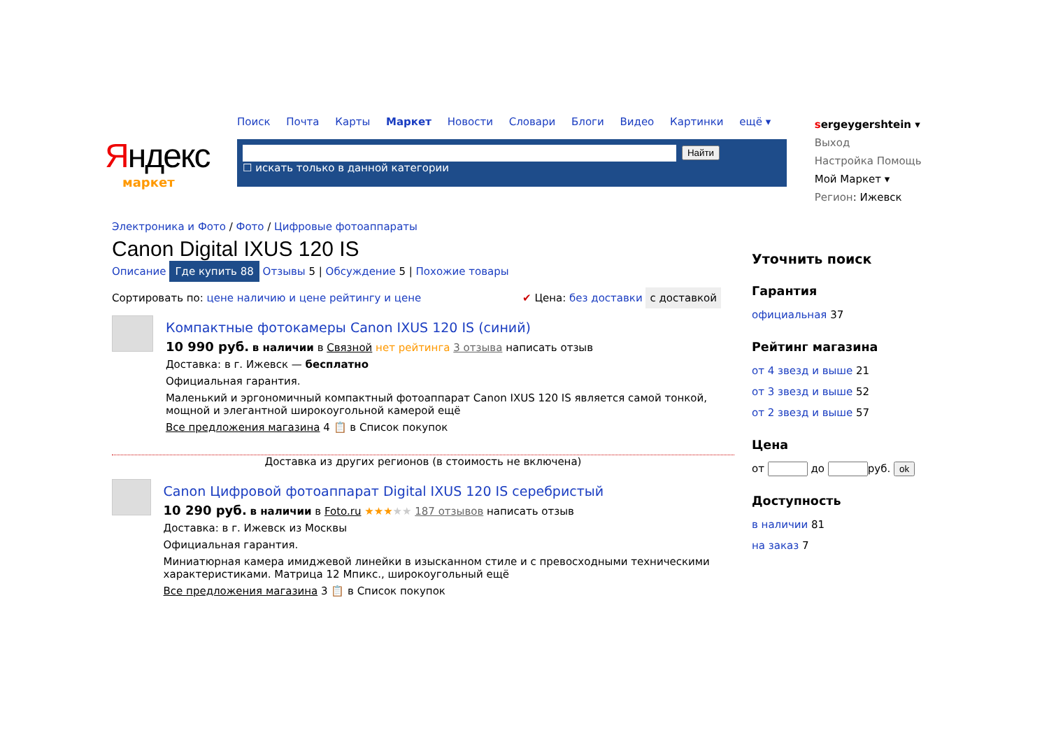Яндекс
маркет
Поиск Почта Карты Маркет Новости Словари Блоги Видео Картинки ещё ▾
Найти
☐ искать только в данной категории
sergeygershtein ▾ Выход
Настройка Помощь
Мой Маркет ▾
Регион: Ижевск
Электроника и Фото / Фото / Цифровые фотоаппараты
Canon Digital IXUS 120 IS
Описание Где купить 88 Отзывы 5 | Обсуждение 5 | Похожие товары
Сортировать по: цене наличию и цене рейтингу и цене ✔ Цена: без доставки с доставкой
Компактные фотокамеры Canon IXUS 120 IS (синий)
10 990 руб. в наличии в Связной нет рейтинга 3 отзыва написать отзыв
Доставка: в г. Ижевск — бесплатно
Официальная гарантия.
Маленький и эргономичный компактный фотоаппарат Canon IXUS 120 IS является самой тонкой, мощной и элегантной широкоугольной камерой ещё
Все предложения магазина 4 📋 в Список покупок
Доставка из других регионов (в стоимость не включена)
Canon Цифровой фотоаппарат Digital IXUS 120 IS серебристый
10 290 руб. в наличии в Foto.ru ★★★★★ 187 отзывов написать отзыв
Доставка: в г. Ижевск из Москвы
Официальная гарантия.
Миниатюрная камера имиджевой линейки в изысканном стиле и с превосходными техническими характеристиками. Матрица 12 Мпикс., широкоугольный ещё
Все предложения магазина 3 📋 в Список покупок
Уточнить поиск
Гарантия
официальная 37
Рейтинг магазина
от 4 звезд и выше 21
от 3 звезд и выше 52
от 2 звезд и выше 57
Цена
от до руб. ok
Доступность
в наличии 81
на заказ 7